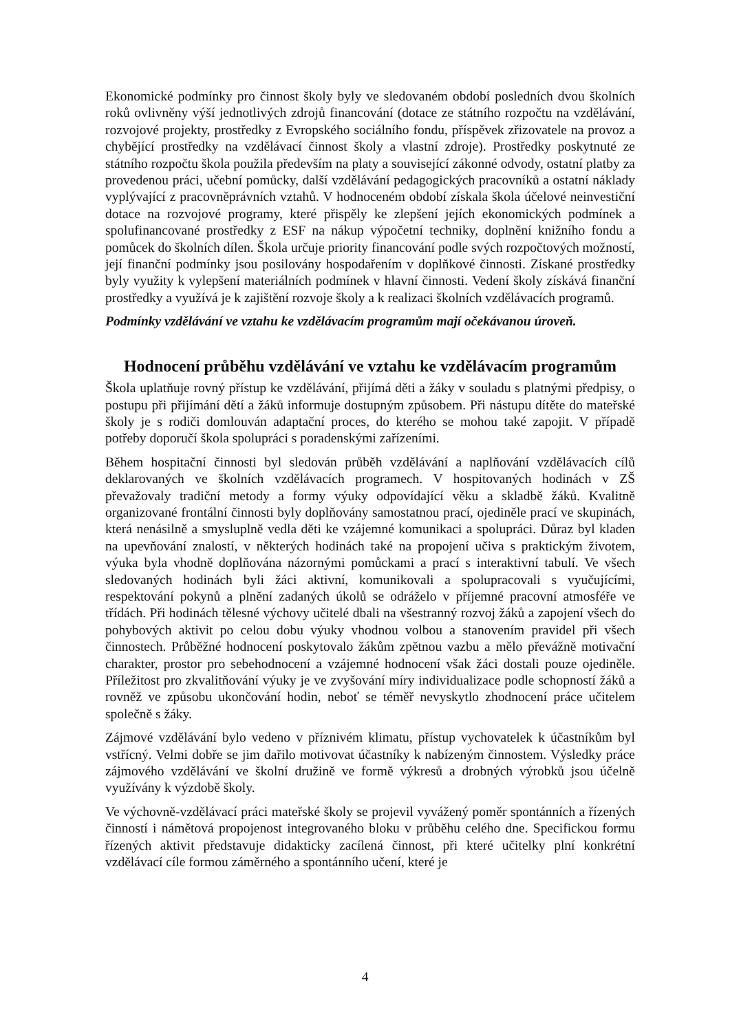Ekonomické podmínky pro činnost školy byly ve sledovaném období posledních dvou školních roků ovlivněny výší jednotlivých zdrojů financování (dotace ze státního rozpočtu na vzdělávání, rozvojové projekty, prostředky z Evropského sociálního fondu, příspěvek zřizovatele na provoz a chybějící prostředky na vzdělávací činnost školy a vlastní zdroje). Prostředky poskytnuté ze státního rozpočtu škola použila především na platy a související zákonné odvody, ostatní platby za provedenou práci, učební pomůcky, další vzdělávání pedagogických pracovníků a ostatní náklady vyplývající z pracovněprávních vztahů. V hodnoceném období získala škola účelové neinvestiční dotace na rozvojové programy, které přispěly ke zlepšení jejích ekonomických podmínek a spolufinancované prostředky z ESF na nákup výpočetní techniky, doplnění knižního fondu a pomůcek do školních dílen. Škola určuje priority financování podle svých rozpočtových možností, její finanční podmínky jsou posilovány hospodařením v doplňkové činnosti. Získané prostředky byly využity k vylepšení materiálních podmínek v hlavní činnosti. Vedení školy získává finanční prostředky a využívá je k zajištění rozvoje školy a k realizaci školních vzdělávacích programů.
Podmínky vzdělávání ve vztahu ke vzdělávacím programům mají očekávanou úroveň.
Hodnocení průběhu vzdělávání ve vztahu ke vzdělávacím programům
Škola uplatňuje rovný přístup ke vzdělávání, přijímá děti a žáky v souladu s platnými předpisy, o postupu při přijímání dětí a žáků informuje dostupným způsobem. Při nástupu dítěte do mateřské školy je s rodiči domlouván adaptační proces, do kterého se mohou také zapojit. V případě potřeby doporučí škola spolupráci s poradenskými zařízeními.
Během hospitační činnosti byl sledován průběh vzdělávání a naplňování vzdělávacích cílů deklarovaných ve školních vzdělávacích programech. V hospitovaných hodinách v ZŠ převažovaly tradiční metody a formy výuky odpovídající věku a skladbě žáků. Kvalitně organizované frontální činnosti byly doplňovány samostatnou prací, ojediněle prací ve skupinách, která nenásilně a smysluplně vedla děti ke vzájemné komunikaci a spolupráci. Důraz byl kladen na upevňování znalostí, v některých hodinách také na propojení učiva s praktickým životem, výuka byla vhodně doplňována názornými pomůckami a prací s interaktivní tabulí. Ve všech sledovaných hodinách byli žáci aktivní, komunikovali a spolupracovali s vyučujícími, respektování pokynů a plnění zadaných úkolů se odráželo v příjemné pracovní atmosféře ve třídách. Při hodinách tělesné výchovy učitelé dbali na všestranný rozvoj žáků a zapojení všech do pohybových aktivit po celou dobu výuky vhodnou volbou a stanovením pravidel při všech činnostech. Průběžné hodnocení poskytovalo žákům zpětnou vazbu a mělo převážně motivační charakter, prostor pro sebehodnocení a vzájemné hodnocení však žáci dostali pouze ojediněle. Příležitost pro zkvalitňování výuky je ve zvyšování míry individualizace podle schopností žáků a rovněž ve způsobu ukončování hodin, neboť se téměř nevyskytlo zhodnocení práce učitelem společně s žáky.
Zájmové vzdělávání bylo vedeno v příznivém klimatu, přístup vychovatelek k účastníkům byl vstřícný. Velmi dobře se jim dařilo motivovat účastníky k nabízeným činnostem. Výsledky práce zájmového vzdělávání ve školní družině ve formě výkresů a drobných výrobků jsou účelně využívány k výzdobě školy.
Ve výchovně-vzdělávací práci mateřské školy se projevil vyvážený poměr spontánních a řízených činností i námětová propojenost integrovaného bloku v průběhu celého dne. Specifickou formu řízených aktivit představuje didakticky zacílená činnost, při které učitelky plní konkrétní vzdělávací cíle formou záměrného a spontánního učení, které je
4